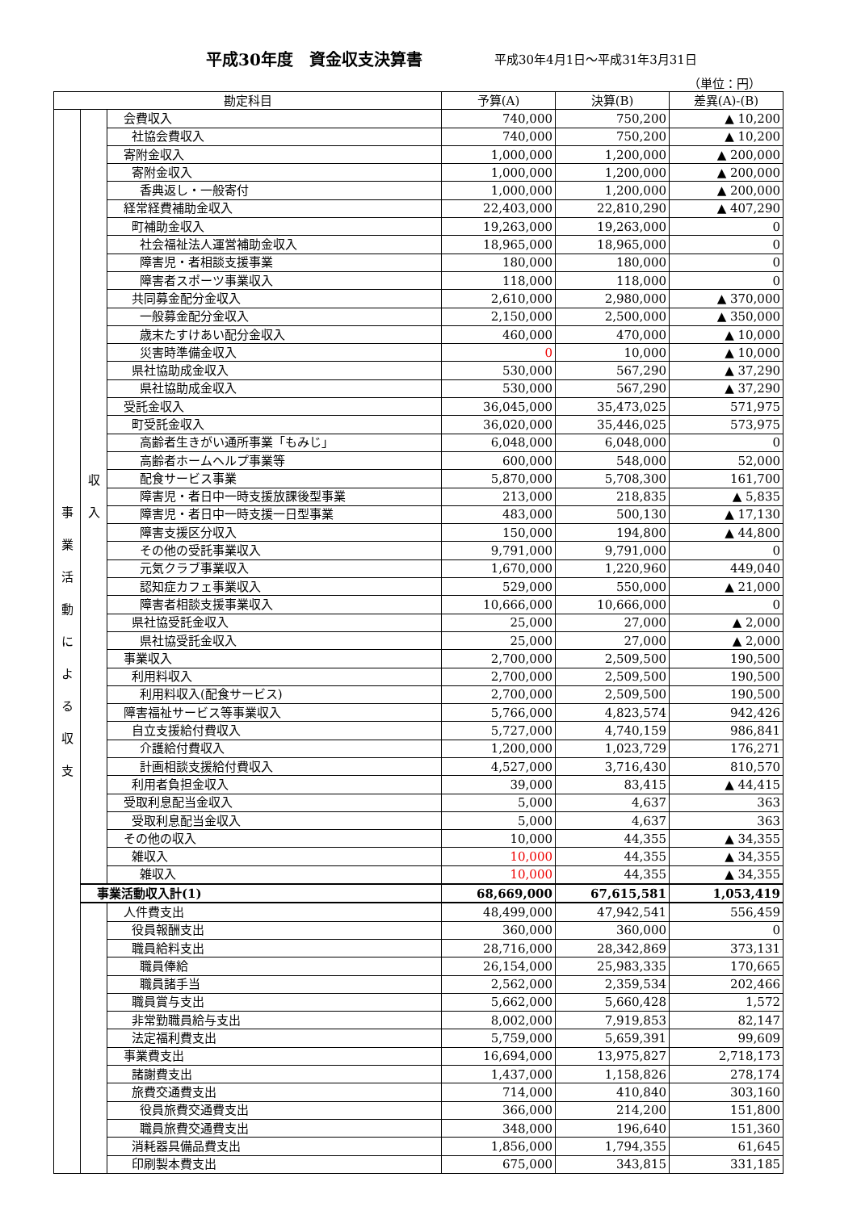平成30年度　資金収支決算書 平成30年4月1日～平成31年3月31日
（単位：円）
| 勘定科目 | | | 予算(A) | 決算(B) | 差異(A)-(B) |
| --- | --- | --- | --- | --- | --- |
| 事 業 活 動 に よ る 収 支 | 収 入 | 会費収入 | 740,000 | 750,200 | ▲ 10,200 |
| | | 社協会費収入 | 740,000 | 750,200 | ▲ 10,200 |
| | | 寄附金収入 | 1,000,000 | 1,200,000 | ▲ 200,000 |
| | | 寄附金収入 | 1,000,000 | 1,200,000 | ▲ 200,000 |
| | | 香典返し・一般寄付 | 1,000,000 | 1,200,000 | ▲ 200,000 |
| | | 経常経費補助金収入 | 22,403,000 | 22,810,290 | ▲ 407,290 |
| | | 町補助金収入 | 19,263,000 | 19,263,000 | 0 |
| | | 社会福祉法人運営補助金収入 | 18,965,000 | 18,965,000 | 0 |
| | | 障害児・者相談支援事業 | 180,000 | 180,000 | 0 |
| | | 障害者スポーツ事業収入 | 118,000 | 118,000 | 0 |
| | | 共同募金配分金収入 | 2,610,000 | 2,980,000 | ▲ 370,000 |
| | | 一般募金配分金収入 | 2,150,000 | 2,500,000 | ▲ 350,000 |
| | | 歳末たすけあい配分金収入 | 460,000 | 470,000 | ▲ 10,000 |
| | | 災害時準備金収入 | 0 | 10,000 | ▲ 10,000 |
| | | 県社協助成金収入 | 530,000 | 567,290 | ▲ 37,290 |
| | | 県社協助成金収入 | 530,000 | 567,290 | ▲ 37,290 |
| | | 受託金収入 | 36,045,000 | 35,473,025 | 571,975 |
| | | 町受託金収入 | 36,020,000 | 35,446,025 | 573,975 |
| | | 高齢者生きがい通所事業「もみじ」 | 6,048,000 | 6,048,000 | 0 |
| | | 高齢者ホームヘルプ事業等 | 600,000 | 548,000 | 52,000 |
| | | 配食サービス事業 | 5,870,000 | 5,708,300 | 161,700 |
| | | 障害児・者日中一時支援放課後型事業 | 213,000 | 218,835 | ▲ 5,835 |
| | | 障害児・者日中一時支援一日型事業 | 483,000 | 500,130 | ▲ 17,130 |
| | | 障害支援区分収入 | 150,000 | 194,800 | ▲ 44,800 |
| | | その他の受託事業収入 | 9,791,000 | 9,791,000 | 0 |
| | | 元気クラブ事業収入 | 1,670,000 | 1,220,960 | 449,040 |
| | | 認知症カフェ事業収入 | 529,000 | 550,000 | ▲ 21,000 |
| | | 障害者相談支援事業収入 | 10,666,000 | 10,666,000 | 0 |
| | | 県社協受託金収入 | 25,000 | 27,000 | ▲ 2,000 |
| | | 県社協受託金収入 | 25,000 | 27,000 | ▲ 2,000 |
| | | 事業収入 | 2,700,000 | 2,509,500 | 190,500 |
| | | 利用料収入 | 2,700,000 | 2,509,500 | 190,500 |
| | | 利用料収入(配食サービス) | 2,700,000 | 2,509,500 | 190,500 |
| | | 障害福祉サービス等事業収入 | 5,766,000 | 4,823,574 | 942,426 |
| | | 自立支援給付費収入 | 5,727,000 | 4,740,159 | 986,841 |
| | | 介護給付費収入 | 1,200,000 | 1,023,729 | 176,271 |
| | | 計画相談支援給付費収入 | 4,527,000 | 3,716,430 | 810,570 |
| | | 利用者負担金収入 | 39,000 | 83,415 | ▲ 44,415 |
| | | 受取利息配当金収入 | 5,000 | 4,637 | 363 |
| | | 受取利息配当金収入 | 5,000 | 4,637 | 363 |
| | | その他の収入 | 10,000 | 44,355 | ▲ 34,355 |
| | | 雑収入 | 10,000 | 44,355 | ▲ 34,355 |
| | | 雑収入 | 10,000 | 44,355 | ▲ 34,355 |
| | 事業活動収入計(1) | | 68,669,000 | 67,615,581 | 1,053,419 |
| | | 人件費支出 | 48,499,000 | 47,942,541 | 556,459 |
| | | 役員報酬支出 | 360,000 | 360,000 | 0 |
| | | 職員給料支出 | 28,716,000 | 28,342,869 | 373,131 |
| | | 職員俸給 | 26,154,000 | 25,983,335 | 170,665 |
| | | 職員諸手当 | 2,562,000 | 2,359,534 | 202,466 |
| | | 職員賞与支出 | 5,662,000 | 5,660,428 | 1,572 |
| | | 非常勤職員給与支出 | 8,002,000 | 7,919,853 | 82,147 |
| | | 法定福利費支出 | 5,759,000 | 5,659,391 | 99,609 |
| | | 事業費支出 | 16,694,000 | 13,975,827 | 2,718,173 |
| | | 諸謝費支出 | 1,437,000 | 1,158,826 | 278,174 |
| | | 旅費交通費支出 | 714,000 | 410,840 | 303,160 |
| | | 役員旅費交通費支出 | 366,000 | 214,200 | 151,800 |
| | | 職員旅費交通費支出 | 348,000 | 196,640 | 151,360 |
| | | 消耗器具備品費支出 | 1,856,000 | 1,794,355 | 61,645 |
| | | 印刷製本費支出 | 675,000 | 343,815 | 331,185 |